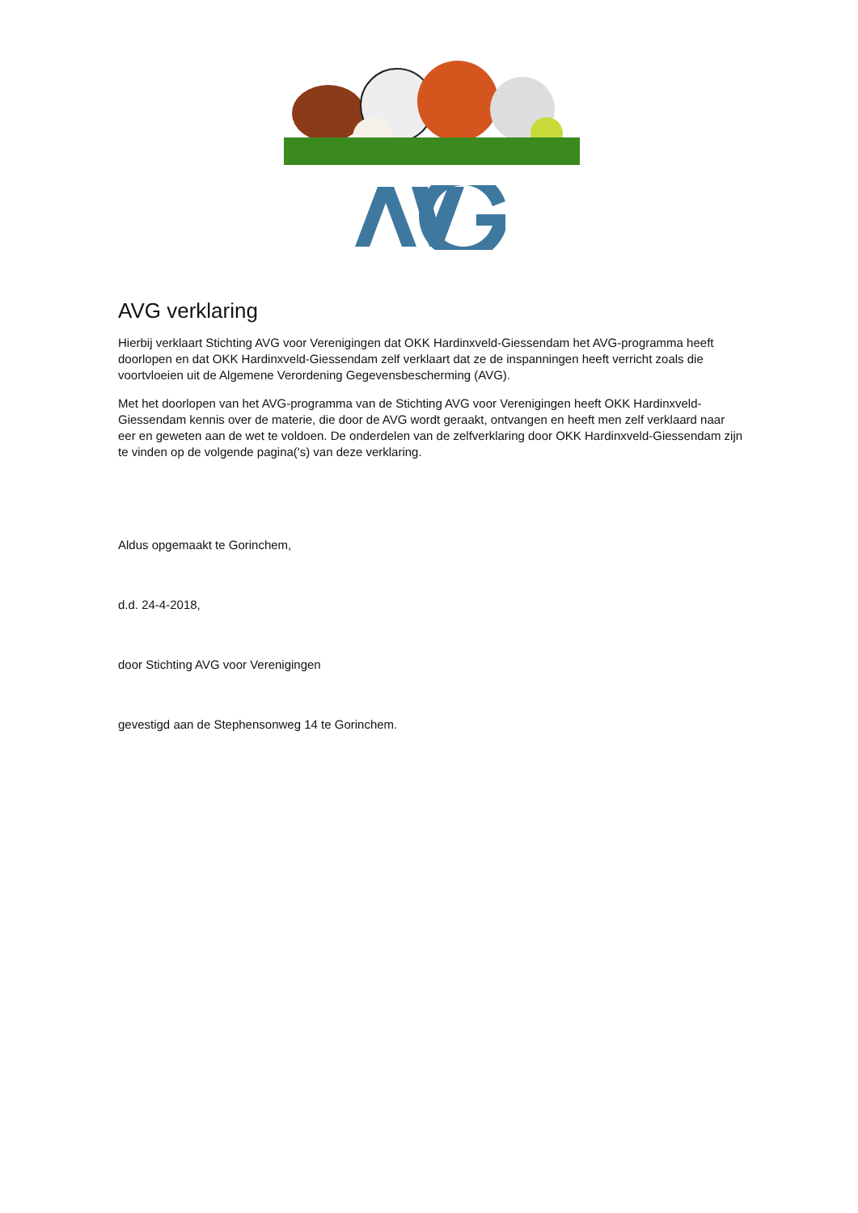AVG verklaring
Hierbij verklaart Stichting AVG voor Verenigingen dat OKK Hardinxveld-Giessendam het AVG-programma heeft doorlopen en dat OKK Hardinxveld-Giessendam zelf verklaart dat ze de inspanningen heeft verricht zoals die voortvloeien uit de Algemene Verordening Gegevensbescherming (AVG).
Met het doorlopen van het AVG-programma van de Stichting AVG voor Verenigingen heeft OKK Hardinxveld-Giessendam kennis over de materie, die door de AVG wordt geraakt, ontvangen en heeft men zelf verklaard naar eer en geweten aan de wet te voldoen. De onderdelen van de zelfverklaring door OKK Hardinxveld-Giessendam zijn te vinden op de volgende pagina('s) van deze verklaring.
Aldus opgemaakt te Gorinchem,
d.d. 24-4-2018,
door Stichting AVG voor Verenigingen
gevestigd aan de Stephensonweg 14 te Gorinchem.